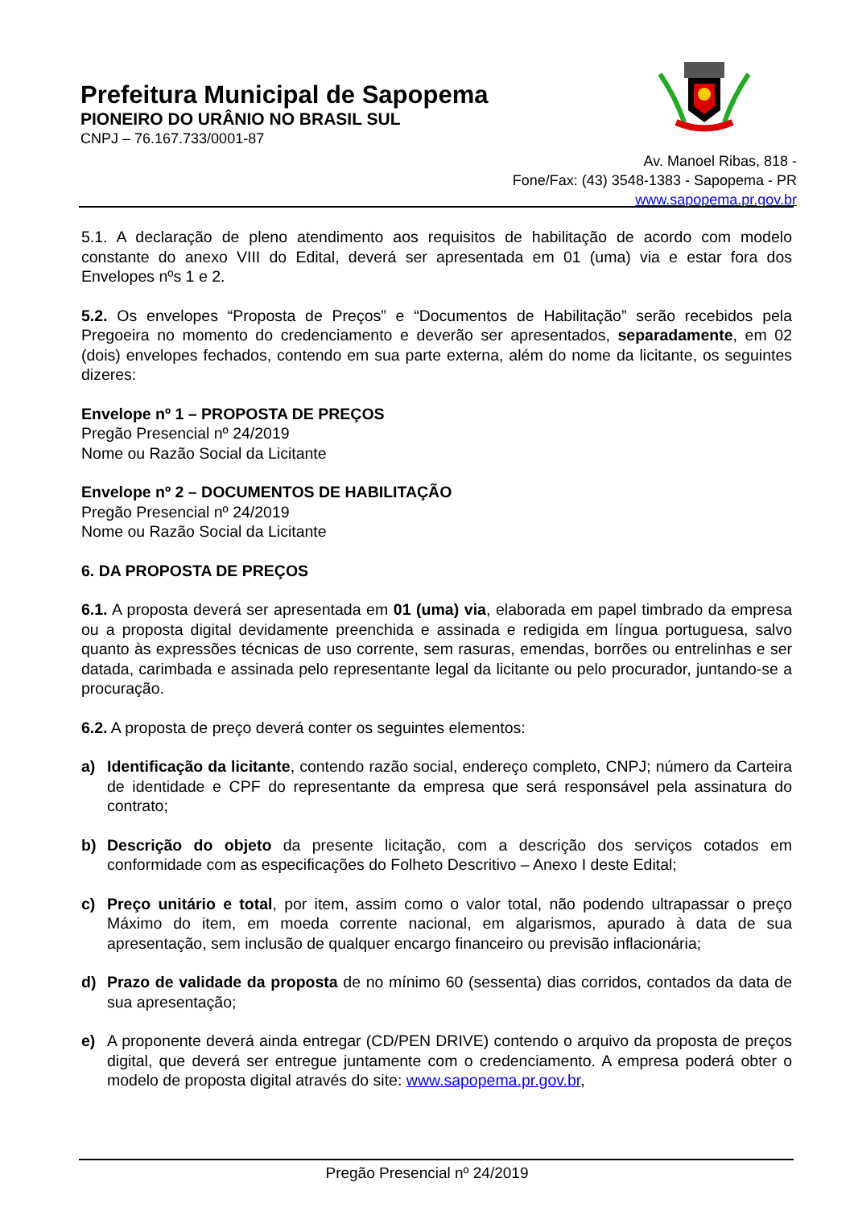Prefeitura Municipal de Sapopema
PIONEIRO DO URÂNIO NO BRASIL SUL
CNPJ – 76.167.733/0001-87
Av. Manoel Ribas, 818 -
Fone/Fax: (43) 3548-1383 - Sapopema - PR
www.sapopema.pr.gov.br
5.1. A declaração de pleno atendimento aos requisitos de habilitação de acordo com modelo constante do anexo VIII do Edital, deverá ser apresentada em 01 (uma) via e estar fora dos Envelopes nºs 1 e 2.
5.2. Os envelopes “Proposta de Preços” e “Documentos de Habilitação” serão recebidos pela Pregoeira no momento do credenciamento e deverão ser apresentados, separadamente, em 02 (dois) envelopes fechados, contendo em sua parte externa, além do nome da licitante, os seguintes dizeres:
Envelope nº 1 – PROPOSTA DE PREÇOS
Pregão Presencial nº 24/2019
Nome ou Razão Social da Licitante
Envelope nº 2 – DOCUMENTOS DE HABILITAÇÃO
Pregão Presencial nº 24/2019
Nome ou Razão Social da Licitante
6. DA PROPOSTA DE PREÇOS
6.1. A proposta deverá ser apresentada em 01 (uma) via, elaborada em papel timbrado da empresa ou a proposta digital devidamente preenchida e assinada e redigida em língua portuguesa, salvo quanto às expressões técnicas de uso corrente, sem rasuras, emendas, borrões ou entrelinhas e ser datada, carimbada e assinada pelo representante legal da licitante ou pelo procurador, juntando-se a procuração.
6.2. A proposta de preço deverá conter os seguintes elementos:
a) Identificação da licitante, contendo razão social, endereço completo, CNPJ; número da Carteira de identidade e CPF do representante da empresa que será responsável pela assinatura do contrato;
b) Descrição do objeto da presente licitação, com a descrição dos serviços cotados em conformidade com as especificações do Folheto Descritivo – Anexo I deste Edital;
c) Preço unitário e total, por item, assim como o valor total, não podendo ultrapassar o preço Máximo do item, em moeda corrente nacional, em algarismos, apurado à data de sua apresentação, sem inclusão de qualquer encargo financeiro ou previsão inflacionária;
d) Prazo de validade da proposta de no mínimo 60 (sessenta) dias corridos, contados da data de sua apresentação;
e) A proponente deverá ainda entregar (CD/PEN DRIVE) contendo o arquivo da proposta de preços digital, que deverá ser entregue juntamente com o credenciamento. A empresa poderá obter o modelo de proposta digital através do site: www.sapopema.pr.gov.br,
Pregão Presencial nº 24/2019